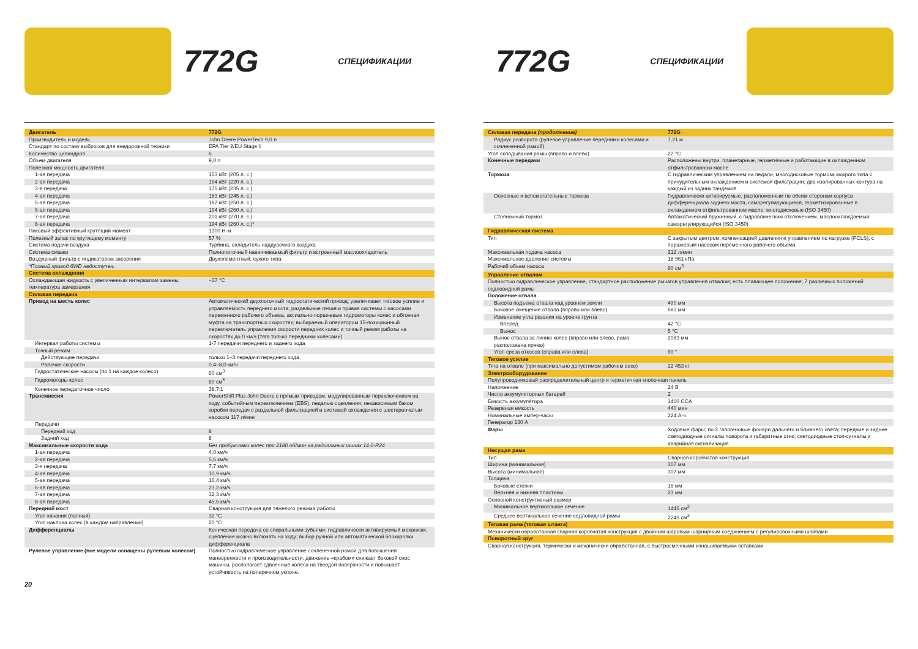772G
СПЕЦИФИКАЦИИ
| Двигатель | 772G |
| --- | --- |
| Производитель и модель | John Deere PowerTech 9,0 л |
| Стандарт по составу выбросов для внедорожной техники | EPA Tier 2/EU Stage II |
| Количество цилиндров | 6 |
| Объем двигателя | 9,0 л |
| Полезная мощность двигателя | |
| 1-ая передача | 153 кВт (205 л. с.) |
| 2-ая передача | 164 кВт (220 л. с.) |
| 3-я передача | 175 кВт (235 л. с.) |
| 4-ая передача | 183 кВт (245 л. с.) |
| 5-ая передача | 187 кВт (250 л. с.) |
| 6-ая передача | 194 кВт (260 л. с.) |
| 7-ая передача | 201 кВт (270 л. с.) |
| 8-ая передача | 194 кВт (260 л. с.)* |
| Пиковый эффективный крутящий момент | 1300 Н·м |
| Полезный запас по крутящему моменту | 57 % |
| Система подачи воздуха | Турбина, охладитель наддувочного воздуха |
| Система смазки | Полнопоточный навинчиваемый фильтр и встроенный маслоохладитель |
| Воздушный фильтр с индикатором засорения | Двухэлементный, сухого типа |
| *Полный привод 6WD недоступен. | |
| Система охлаждения | |
| Охлаждающая жидкость с увеличенным интервалом замены, температура замерзания | −37 °C |
| Силовая передача | |
| Привод на шесть колес | Автоматический двухпоточный гидростатический привод; увеличивает тяговое усилие и управляемость переднего моста; раздельные левая и правая системы с насосами переменного рабочего объема, аксиально-поршневые гидромоторы колес и обгонная муфта на транспортных скоростях; выбираемый оператором 15-позиционный переключатель управления скорости передних колес и точный режим работы на скоростях до 0 км/ч (тяга только передними колесами) |
| Интервал работы системы | 1-7 передачи переднего и заднего хода |
| Точный режим | |
| Действующие передачи | только 1–3 передачи переднего хода |
| Рабочие скорости | 0,4–8,0 км/ч |
| Гидростатические насосы (по 1 на каждое колесо) | 60 см<sup>3</sup> |
| Гидромоторы колес | 60 см<sup>3</sup> |
| Конечное передаточное число | 38,7:1 |
| Трансмиссия | PowerShift Plus John Deere с прямым приводом, модулированным переключением на ходу, событийным переключением (EBS), педалью сцепления; независимым баком коробки передач с раздельной фильтрацией и системой охлаждения с шестеренчатым насосом 117 л/мин |
| Передачи | |
| Передний ход | 8 |
| Задний ход | 8 |
| Максимальные скорости хода | Без пробуксовки колес при 2180 об/мин на радиальных шинах 14.0-R24 |
| 1-ая передача | 4,0 км/ч |
| 2-ая передача | 5,6 км/ч |
| 3-я передача | 7,7 км/ч |
| 4-ая передача | 10,9 км/ч |
| 5-ая передача | 16,4 км/ч |
| 6-ая передача | 23,2 км/ч |
| 7-ая передача | 32,3 км/ч |
| 8-ая передача | 45,5 км/ч |
| Передний мост | Сварная конструкция для тяжелого режима работы |
| Угол качания (полный) | 32 °C |
| Угол наклона колес (в каждом направлении) | 20 °C |
| Дифференциалы | Коническая передача со спиральными зубьями; гидравлически активируемый механизм, сцепление можно включать на ходу; выбор ручной или автоматической блокировки дифференциала |
| Рулевое управление (все модели оснащены рулевым колесом) | Полностью гидравлическое управление сочлененной рамой для повышения маневренности и производительности; движение «крабом» снижает боковой снос машины, располагает сдвоенные колеса на твердой поверхности и повышает устойчивость на поперечном уклоне. |
20
772G
СПЕЦИФИКАЦИИ
| Силовая передача (продолжение) | 772G |
| --- | --- |
| Радиус разворота (рулевое управление передними колесами и сочлененной рамой) | 7,21 м |
| Угол складывания рамы (вправо и влево) | 22 °C |
| Конечные передачи | Расположены внутри, планетарные, герметичные и работающие в охлажденном отфильтрованном масле |
| Тормоза | С гидравлическим управлением на педали, многодисковые тормоза мокрого типа с принудительным охлаждением и системой фильтрации; два изолированных контура на каждый из задних тандемов. |
| Основные и вспомогательные тормоза | Гидравлически активируемые, расположенным по обеим сторонам корпуса дифференциала заднего моста, саморегулирующиеся, герметизированные в охлажденном отфильтрованном масле; многодисковые (ISO 3450) |
| Стояночный тормоз | Автоматический пружинный, с гидравлическим отключением, маслоохлаждаемый, саморегулирующийся (ISO 3450) |
| Гидравлическая система | |
| Тип | С закрытым центром, компенсацией давления и управлением по нагрузке (PCLS), с поршневым насосом переменного рабочего объема |
| Максимальная подача насоса | 212 л/мин |
| Максимальное давление системы | 18 961 кПа |
| Рабочий объем насоса | 90 см<sup>3</sup> |
| Управление отвалом | |
| Полностью гидравлическое управление, стандартное расположение рычагов управления отвалом; есть плавающее положение; 7 различных положений седловидной рамы | |
| Положение отвала | |
| Высота подъема отвала над уровнем земли | 490 мм |
| Боковое смещение отвала (вправо или влево) | 683 мм |
| Изменение угла резания на уровне грунта | |
| Вперед | 42 °C |
| Вынос | 5 °C |
| Вынос отвала за линию колес (вправо или влево, рама расположена прямо) | 2083 мм |
| Угол среза откосов (справа или слева) | 90 ° |
| Тяговое усилие | |
| Тяга на отвале (при максимально допустимом рабочем весе) | 22 453 кг |
| Электрооборудование | |
| Полупроводниковый распределительный центр и герметичная кнопочная панель | |
| Напряжение | 24 В |
| Число аккумуляторных батарей | 2 |
| Емкость аккумулятора | 1400 CCA |
| Резервная емкость | 440 мин |
| Номинальные ампер-часы | 224 А·ч |
| Генератор 130 А | |
| Фары | Ходовые фары; по 2 галогеновые фонари дальнего и ближнего света; передние и задние светодиодные сигналы поворота и габаритные огни; светодиодные стоп-сигналы и аварийная сигнализация |
| Несущая рама | |
| Тип | Сварная коробчатая конструкция |
| Ширина (минимальная) | 307 мм |
| Высота (минимальная) | 307 мм |
| Толщина | |
| Боковые стенки | 16 мм |
| Верхняя и нижняя пластины | 23 мм |
| Основной конструктивный размер | |
| Минимальное вертикальное сечение | 1445 см<sup>3</sup> |
| Среднее вертикальное сечение седловидной рамы | 2245 см<sup>3</sup> |
| Тяговая рама (тяговая штанга) | |
| Механически обработанная сварная коробчатая конструкция с двойным шаровым шарнирным соединением с регулировочными шайбами | |
| Поворотный круг | |
| Сварная конструкция, термически и механически обработанная, с быстросменными изнашиваемыми вставками | |